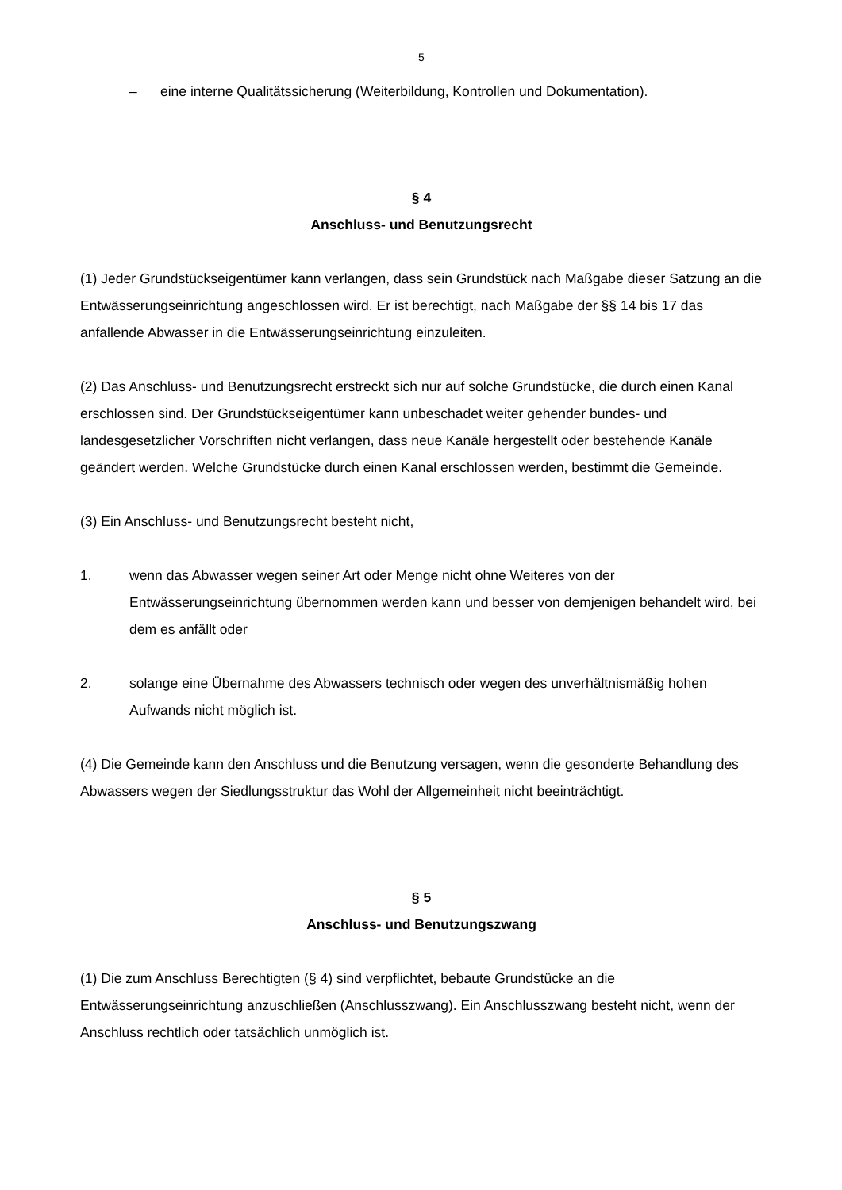5
– eine interne Qualitätssicherung (Weiterbildung, Kontrollen und Dokumentation).
§ 4
Anschluss- und Benutzungsrecht
(1) Jeder Grundstückseigentümer kann verlangen, dass sein Grundstück nach Maßgabe dieser Satzung an die Entwässerungseinrichtung angeschlossen wird. Er ist berechtigt, nach Maßgabe der §§ 14 bis 17 das anfallende Abwasser in die Entwässerungseinrichtung einzuleiten.
(2) Das Anschluss- und Benutzungsrecht erstreckt sich nur auf solche Grundstücke, die durch einen Kanal erschlossen sind. Der Grundstückseigentümer kann unbeschadet weiter gehender bundes- und landesgesetzlicher Vorschriften nicht verlangen, dass neue Kanäle hergestellt oder bestehende Kanäle geändert werden. Welche Grundstücke durch einen Kanal erschlossen werden, bestimmt die Gemeinde.
(3) Ein Anschluss- und Benutzungsrecht besteht nicht,
1. wenn das Abwasser wegen seiner Art oder Menge nicht ohne Weiteres von der Entwässerungseinrichtung übernommen werden kann und besser von demjenigen behandelt wird, bei dem es anfällt oder
2. solange eine Übernahme des Abwassers technisch oder wegen des unverhältnismäßig hohen Aufwands nicht möglich ist.
(4) Die Gemeinde kann den Anschluss und die Benutzung versagen, wenn die gesonderte Behandlung des Abwassers wegen der Siedlungsstruktur das Wohl der Allgemeinheit nicht beeinträchtigt.
§ 5
Anschluss- und Benutzungszwang
(1) Die zum Anschluss Berechtigten (§ 4) sind verpflichtet, bebaute Grundstücke an die Entwässerungseinrichtung anzuschließen (Anschlusszwang). Ein Anschlusszwang besteht nicht, wenn der Anschluss rechtlich oder tatsächlich unmöglich ist.